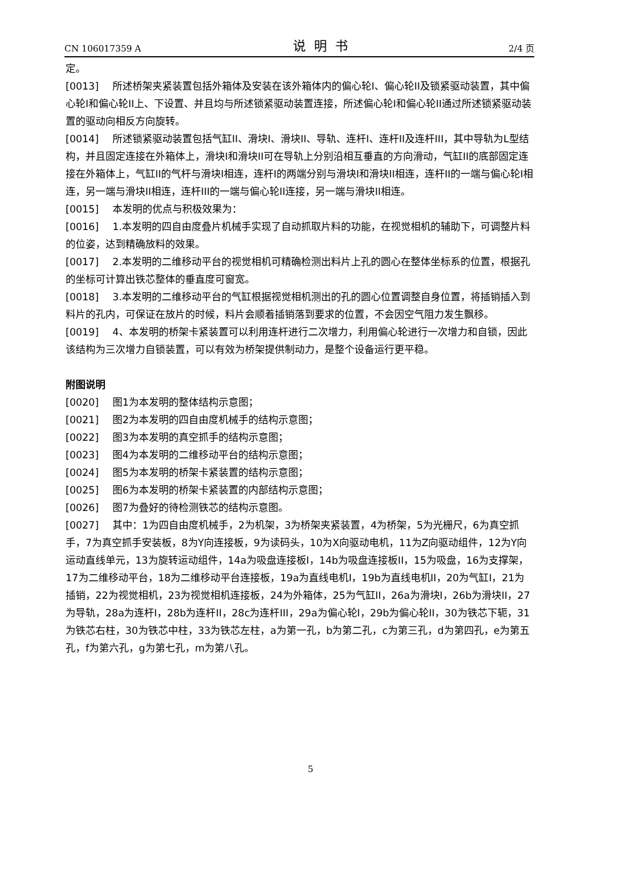CN 106017359 A 说明书 2/4 页
定。
[0013] 所述桥架夹紧装置包括外箱体及安装在该外箱体内的偏心轮I、偏心轮II及锁紧驱动装置，其中偏心轮I和偏心轮II上、下设置、并且均与所述锁紧驱动装置连接，所述偏心轮I和偏心轮II通过所述锁紧驱动装置的驱动向相反方向旋转。
[0014] 所述锁紧驱动装置包括气缸II、滑块I、滑块II、导轨、连杆I、连杆II及连杆III，其中导轨为L型结构，并且固定连接在外箱体上，滑块I和滑块II可在导轨上分别沿相互垂直的方向滑动，气缸II的底部固定连接在外箱体上，气缸II的气杆与滑块I相连，连杆I的两端分别与滑块I和滑块II相连，连杆II的一端与偏心轮I相连，另一端与滑块II相连，连杆III的一端与偏心轮II连接，另一端与滑块II相连。
[0015] 本发明的优点与积极效果为：
[0016] 1.本发明的四自由度叠片机械手实现了自动抓取片料的功能，在视觉相机的辅助下，可调整片料的位姿，达到精确放料的效果。
[0017] 2.本发明的二维移动平台的视觉相机可精确检测出料片上孔的圆心在整体坐标系的位置，根据孔的坐标可计算出铁芯整体的垂直度可窗宽。
[0018] 3.本发明的二维移动平台的气缸根据视觉相机测出的孔的圆心位置调整自身位置，将插销插入到料片的孔内，可保证在放片的时候，料片会顺着插销落到要求的位置，不会因空气阻力发生飘移。
[0019] 4、本发明的桥架卡紧装置可以利用连杆进行二次增力，利用偏心轮进行一次增力和自锁，因此该结构为三次增力自锁装置，可以有效为桥架提供制动力，是整个设备运行更平稳。
附图说明
[0020] 图1为本发明的整体结构示意图；
[0021] 图2为本发明的四自由度机械手的结构示意图；
[0022] 图3为本发明的真空抓手的结构示意图；
[0023] 图4为本发明的二维移动平台的结构示意图；
[0024] 图5为本发明的桥架卡紧装置的结构示意图；
[0025] 图6为本发明的桥架卡紧装置的内部结构示意图；
[0026] 图7为叠好的待检测铁芯的结构示意图。
[0027] 其中：1为四自由度机械手，2为机架，3为桥架夹紧装置，4为桥架，5为光栅尺，6为真空抓手，7为真空抓手安装板，8为Y向连接板，9为读码头，10为X向驱动电机，11为Z向驱动组件，12为Y向运动直线单元，13为旋转运动组件，14a为吸盘连接板I，14b为吸盘连接板II，15为吸盘，16为支撑架，17为二维移动平台，18为二维移动平台连接板，19a为直线电机I，19b为直线电机II，20为气缸I，21为插销，22为视觉相机，23为视觉相机连接板，24为外箱体，25为气缸II，26a为滑块I，26b为滑块II，27为导轨，28a为连杆I，28b为连杆II，28c为连杆III，29a为偏心轮I，29b为偏心轮II，30为铁芯下轭，31为铁芯右柱，30为铁芯中柱，33为铁芯左柱，a为第一孔，b为第二孔，c为第三孔，d为第四孔，e为第五孔，f为第六孔，g为第七孔，m为第八孔。
5